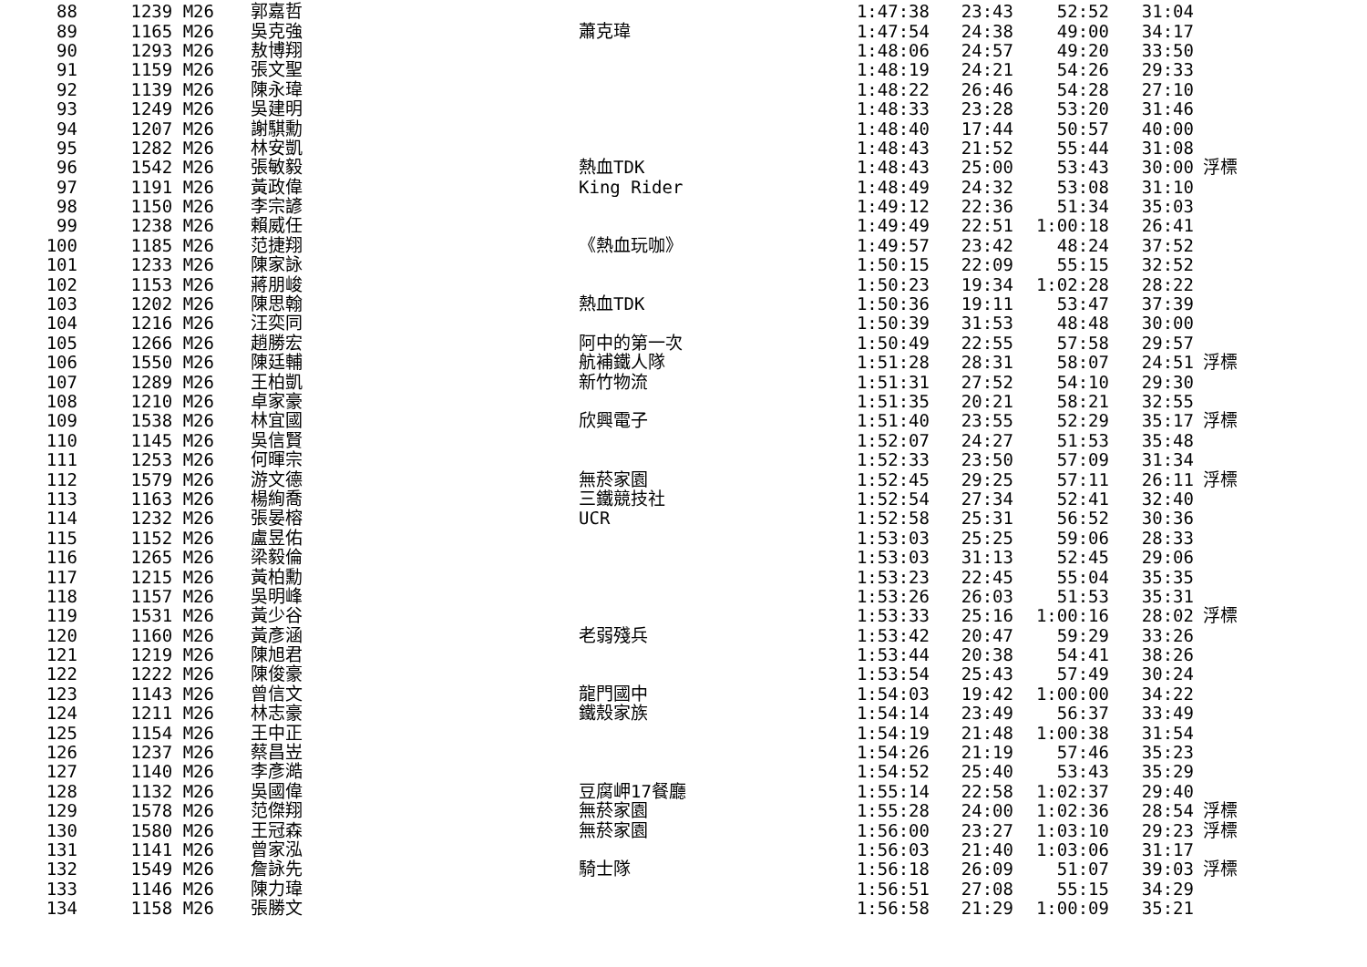| 88 | 1239 M26 | | 郭嘉哲 | | 1:47:38 | 23:43 | 52:52 | 31:04 | |
| 89 | 1165 M26 | | 吳克強 | 蕭克瑋 | 1:47:54 | 24:38 | 49:00 | 34:17 | |
| 90 | 1293 M26 | | 敖博翔 | | 1:48:06 | 24:57 | 49:20 | 33:50 | |
| 91 | 1159 M26 | | 張文聖 | | 1:48:19 | 24:21 | 54:26 | 29:33 | |
| 92 | 1139 M26 | | 陳永瑋 | | 1:48:22 | 26:46 | 54:28 | 27:10 | |
| 93 | 1249 M26 | | 吳建明 | | 1:48:33 | 23:28 | 53:20 | 31:46 | |
| 94 | 1207 M26 | | 謝騏勳 | | 1:48:40 | 17:44 | 50:57 | 40:00 | |
| 95 | 1282 M26 | | 林安凱 | | 1:48:43 | 21:52 | 55:44 | 31:08 | |
| 96 | 1542 M26 | | 張敏毅 | 熱血TDK | 1:48:43 | 25:00 | 53:43 | 30:00 | 浮標 |
| 97 | 1191 M26 | | 黃政偉 | King Rider | 1:48:49 | 24:32 | 53:08 | 31:10 | |
| 98 | 1150 M26 | | 李宗諺 | | 1:49:12 | 22:36 | 51:34 | 35:03 | |
| 99 | 1238 M26 | | 賴威任 | | 1:49:49 | 22:51 | 1:00:18 | 26:41 | |
| 100 | 1185 M26 | | 范捷翔 | 《熱血玩咖》 | 1:49:57 | 23:42 | 48:24 | 37:52 | |
| 101 | 1233 M26 | | 陳家詠 | | 1:50:15 | 22:09 | 55:15 | 32:52 | |
| 102 | 1153 M26 | | 蔣朋峻 | | 1:50:23 | 19:34 | 1:02:28 | 28:22 | |
| 103 | 1202 M26 | | 陳思翰 | 熱血TDK | 1:50:36 | 19:11 | 53:47 | 37:39 | |
| 104 | 1216 M26 | | 汪奕同 | | 1:50:39 | 31:53 | 48:48 | 30:00 | |
| 105 | 1266 M26 | | 趙勝宏 | 阿中的第一次 | 1:50:49 | 22:55 | 57:58 | 29:57 | |
| 106 | 1550 M26 | | 陳廷輔 | 航補鐵人隊 | 1:51:28 | 28:31 | 58:07 | 24:51 | 浮標 |
| 107 | 1289 M26 | | 王柏凱 | 新竹物流 | 1:51:31 | 27:52 | 54:10 | 29:30 | |
| 108 | 1210 M26 | | 卓家豪 | | 1:51:35 | 20:21 | 58:21 | 32:55 | |
| 109 | 1538 M26 | | 林宜國 | 欣興電子 | 1:51:40 | 23:55 | 52:29 | 35:17 | 浮標 |
| 110 | 1145 M26 | | 吳信賢 | | 1:52:07 | 24:27 | 51:53 | 35:48 | |
| 111 | 1253 M26 | | 何暉宗 | | 1:52:33 | 23:50 | 57:09 | 31:34 | |
| 112 | 1579 M26 | | 游文德 | 無菸家園 | 1:52:45 | 29:25 | 57:11 | 26:11 | 浮標 |
| 113 | 1163 M26 | | 楊絢喬 | 三鐵競技社 | 1:52:54 | 27:34 | 52:41 | 32:40 | |
| 114 | 1232 M26 | | 張晏榕 | UCR | 1:52:58 | 25:31 | 56:52 | 30:36 | |
| 115 | 1152 M26 | | 盧昱佑 | | 1:53:03 | 25:25 | 59:06 | 28:33 | |
| 116 | 1265 M26 | | 梁毅倫 | | 1:53:03 | 31:13 | 52:45 | 29:06 | |
| 117 | 1215 M26 | | 黃柏勳 | | 1:53:23 | 22:45 | 55:04 | 35:35 | |
| 118 | 1157 M26 | | 吳明峰 | | 1:53:26 | 26:03 | 51:53 | 35:31 | |
| 119 | 1531 M26 | | 黃少谷 | | 1:53:33 | 25:16 | 1:00:16 | 28:02 | 浮標 |
| 120 | 1160 M26 | | 黃彥涵 | 老弱殘兵 | 1:53:42 | 20:47 | 59:29 | 33:26 | |
| 121 | 1219 M26 | | 陳旭君 | | 1:53:44 | 20:38 | 54:41 | 38:26 | |
| 122 | 1222 M26 | | 陳俊豪 | | 1:53:54 | 25:43 | 57:49 | 30:24 | |
| 123 | 1143 M26 | | 曾信文 | 龍門國中 | 1:54:03 | 19:42 | 1:00:00 | 34:22 | |
| 124 | 1211 M26 | | 林志豪 | 鐵殼家族 | 1:54:14 | 23:49 | 56:37 | 33:49 | |
| 125 | 1154 M26 | | 王中正 | | 1:54:19 | 21:48 | 1:00:38 | 31:54 | |
| 126 | 1237 M26 | | 蔡昌岦 | | 1:54:26 | 21:19 | 57:46 | 35:23 | |
| 127 | 1140 M26 | | 李彥澔 | | 1:54:52 | 25:40 | 53:43 | 35:29 | |
| 128 | 1132 M26 | | 吳國偉 | 豆腐岬17餐廳 | 1:55:14 | 22:58 | 1:02:37 | 29:40 | |
| 129 | 1578 M26 | | 范傑翔 | 無菸家園 | 1:55:28 | 24:00 | 1:02:36 | 28:54 | 浮標 |
| 130 | 1580 M26 | | 王冠森 | 無菸家園 | 1:56:00 | 23:27 | 1:03:10 | 29:23 | 浮標 |
| 131 | 1141 M26 | | 曾家泓 | | 1:56:03 | 21:40 | 1:03:06 | 31:17 | |
| 132 | 1549 M26 | | 詹詠先 | 騎士隊 | 1:56:18 | 26:09 | 51:07 | 39:03 | 浮標 |
| 133 | 1146 M26 | | 陳力瑋 | | 1:56:51 | 27:08 | 55:15 | 34:29 | |
| 134 | 1158 M26 | | 張勝文 | | 1:56:58 | 21:29 | 1:00:09 | 35:21 | |